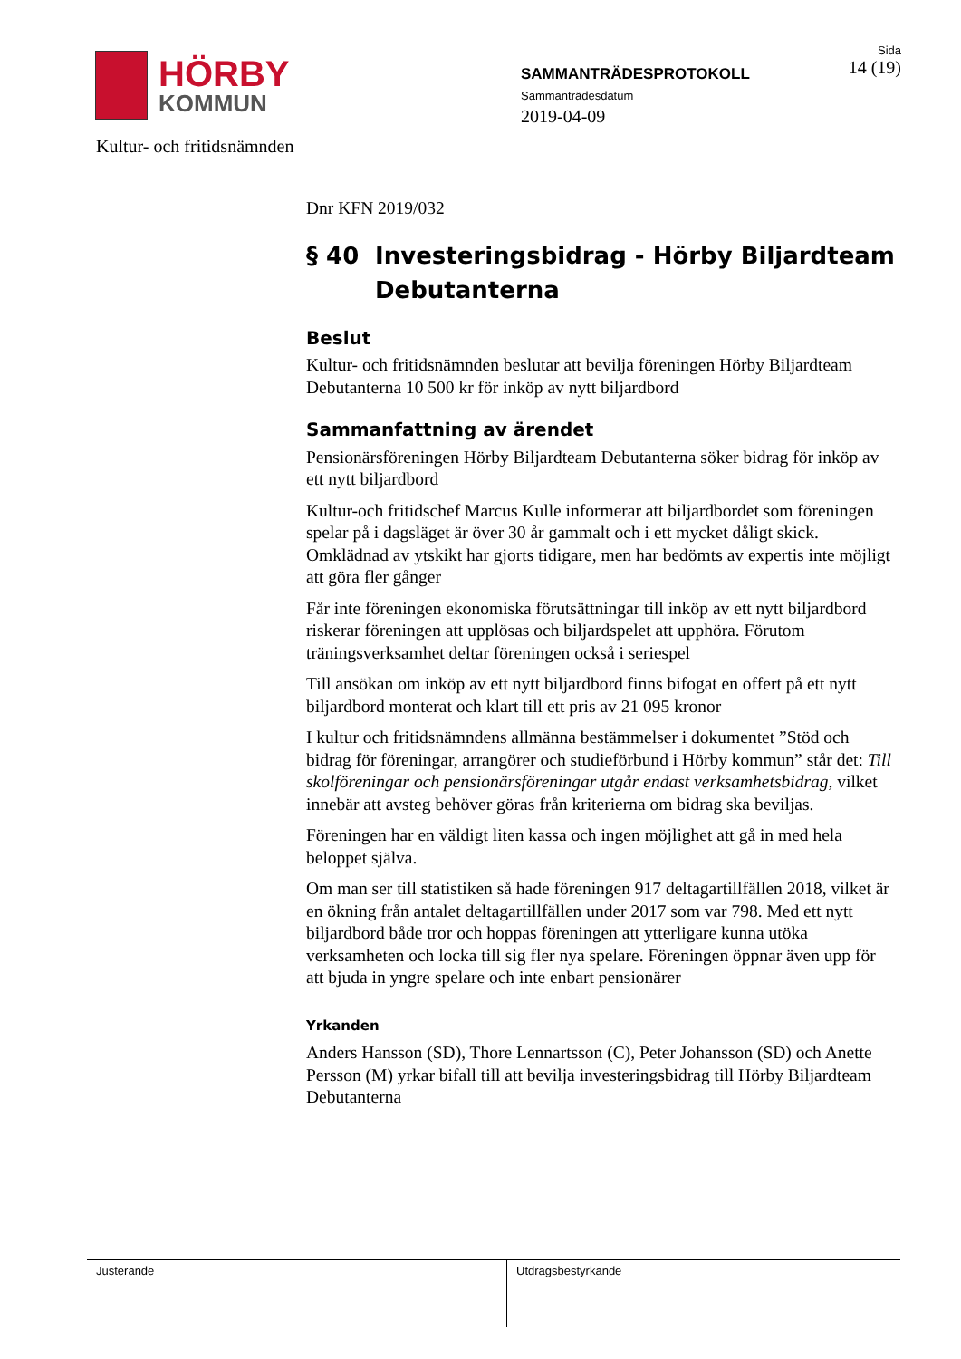HÖRBY
KOMMUN
SAMMANTRÄDESPROTOKOLL
Sammanträdesdatum
2019-04-09
Sida
14 (19)
Kultur- och fritidsnämnden
Dnr KFN 2019/032
§ 40 Investeringsbidrag - Hörby Biljardteam Debutanterna
Beslut
Kultur- och fritidsnämnden beslutar att bevilja föreningen Hörby Biljardteam Debutanterna 10 500 kr för inköp av nytt biljardbord
Sammanfattning av ärendet
Pensionärsföreningen Hörby Biljardteam Debutanterna söker bidrag för inköp av ett nytt biljardbord
Kultur-och fritidschef Marcus Kulle informerar att biljardbordet som föreningen spelar på i dagsläget är över 30 år gammalt och i ett mycket dåligt skick. Omklädnad av ytskikt har gjorts tidigare, men har bedömts av expertis inte möjligt att göra fler gånger
Får inte föreningen ekonomiska förutsättningar till inköp av ett nytt biljardbord riskerar föreningen att upplösas och biljardspelet att upphöra. Förutom träningsverksamhet deltar föreningen också i seriespel
Till ansökan om inköp av ett nytt biljardbord finns bifogat en offert på ett nytt biljardbord monterat och klart till ett pris av 21 095 kronor
I kultur och fritidsnämndens allmänna bestämmelser i dokumentet ”Stöd och bidrag för föreningar, arrangörer och studieförbund i Hörby kommun” står det: Till skolföreningar och pensionärsföreningar utgår endast verksamhetsbidrag, vilket innebär att avsteg behöver göras från kriterierna om bidrag ska beviljas.
Föreningen har en väldigt liten kassa och ingen möjlighet att gå in med hela beloppet själva.
Om man ser till statistiken så hade föreningen 917 deltagartillfällen 2018, vilket är en ökning från antalet deltagartillfällen under 2017 som var 798. Med ett nytt biljardbord både tror och hoppas föreningen att ytterligare kunna utöka verksamheten och locka till sig fler nya spelare. Föreningen öppnar även upp för att bjuda in yngre spelare och inte enbart pensionärer
Yrkanden
Anders Hansson (SD), Thore Lennartsson (C), Peter Johansson (SD) och Anette Persson (M) yrkar bifall till att bevilja investeringsbidrag till Hörby Biljardteam Debutanterna
Justerande Utdragsbestyrkande